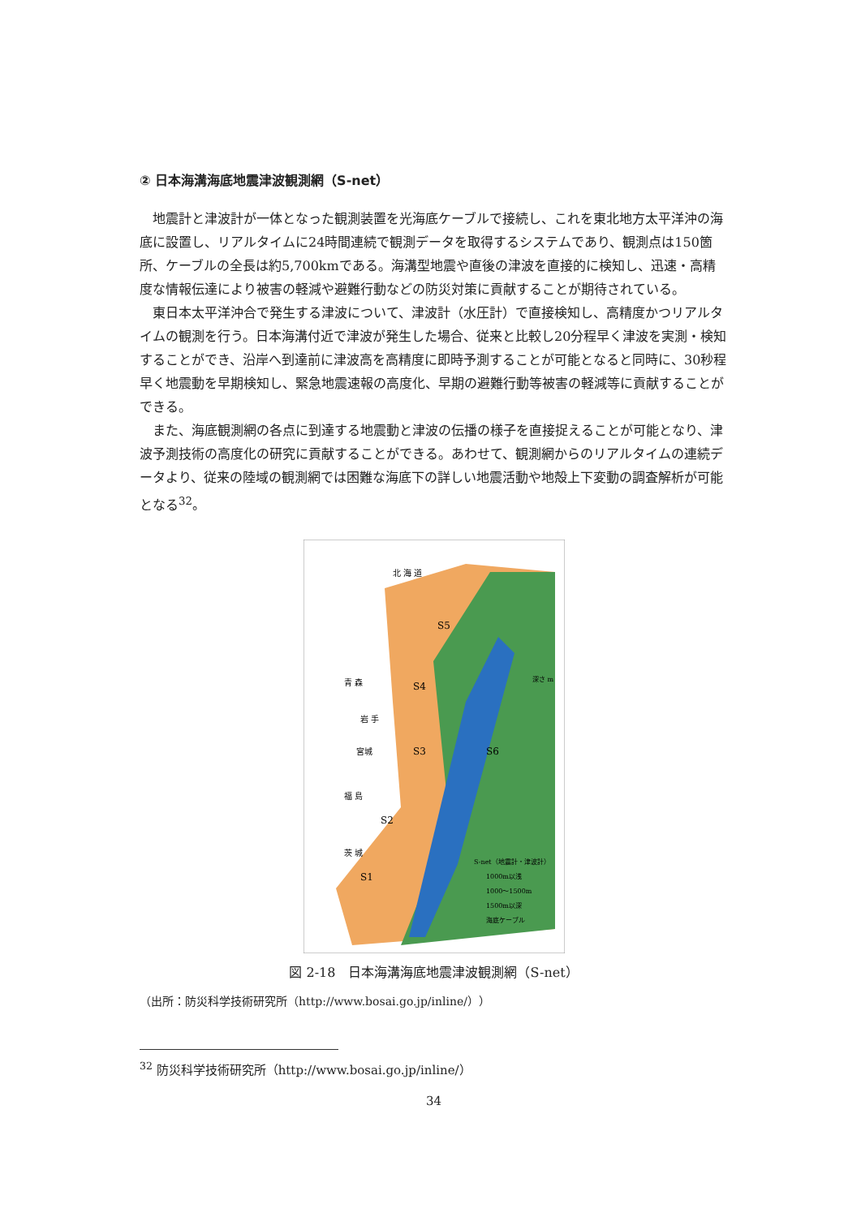② 日本海溝海底地震津波観測網（S-net）
地震計と津波計が一体となった観測装置を光海底ケーブルで接続し、これを東北地方太平洋沖の海底に設置し、リアルタイムに24時間連続で観測データを取得するシステムであり、観測点は150箇所、ケーブルの全長は約5,700kmである。海溝型地震や直後の津波を直接的に検知し、迅速・高精度な情報伝達により被害の軽減や避難行動などの防災対策に貢献することが期待されている。
東日本太平洋沖合で発生する津波について、津波計（水圧計）で直接検知し、高精度かつリアルタイムの観測を行う。日本海溝付近で津波が発生した場合、従来と比較し20分程早く津波を実測・検知することができ、沿岸へ到達前に津波高を高精度に即時予測することが可能となると同時に、30秒程早く地震動を早期検知し、緊急地震速報の高度化、早期の避難行動等被害の軽減等に貢献することができる。
また、海底観測網の各点に到達する地震動と津波の伝播の様子を直接捉えることが可能となり、津波予測技術の高度化の研究に貢献することができる。あわせて、観測網からのリアルタイムの連続データより、従来の陸域の観測網では困難な海底下の詳しい地震活動や地殻上下変動の調査解析が可能となる<sup>32</sup>。
北 海 道
青 森
岩 手
宮城
福 島
茨 城
S5
S4
S3
S2
S1
S6
深さ m
S-net（地震計・津波計）
1000m以浅
1000～1500m
1500m以深
海底ケーブル
図 2-18　日本海溝海底地震津波観測網（S-net）
（出所：防災科学技術研究所（http://www.bosai.go.jp/inline/））
<sup>32</sup> 防災科学技術研究所（http://www.bosai.go.jp/inline/）
34